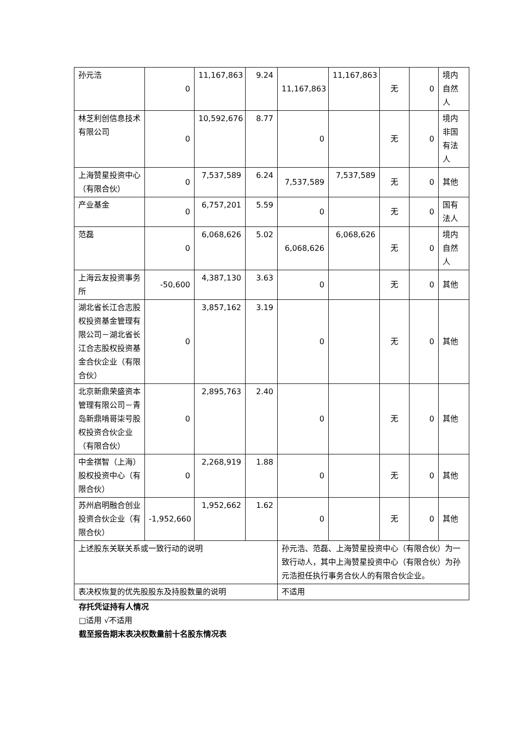| 孙元浩 | 0 | 11,167,863 | 9.24 | 11,167,863 | 11,167,863 | 无 | 0 | 境内自然人 |
| 林芝利创信息技术有限公司 | 0 | 10,592,676 | 8.77 | 0 | | 无 | 0 | 境内非国有法人 |
| 上海赞星投资中心（有限合伙） | 0 | 7,537,589 | 6.24 | 7,537,589 | 7,537,589 | 无 | 0 | 其他 |
| 产业基金 | 0 | 6,757,201 | 5.59 | 0 | | 无 | 0 | 国有法人 |
| 范磊 | 0 | 6,068,626 | 5.02 | 6,068,626 | 6,068,626 | 无 | 0 | 境内自然人 |
| 上海云友投资事务所 | -50,600 | 4,387,130 | 3.63 | 0 | | 无 | 0 | 其他 |
| 湖北省长江合志股权投资基金管理有限公司－湖北省长江合志股权投资基金合伙企业（有限合伙） | 0 | 3,857,162 | 3.19 | 0 | | 无 | 0 | 其他 |
| 北京新鼎荣盛资本管理有限公司－青岛新鼎啃哥柒号股权投资合伙企业（有限合伙） | 0 | 2,895,763 | 2.40 | 0 | | 无 | 0 | 其他 |
| 中金祺智（上海）股权投资中心（有限合伙） | 0 | 2,268,919 | 1.88 | 0 | | 无 | 0 | 其他 |
| 苏州启明融合创业投资合伙企业（有限合伙） | -1,952,660 | 1,952,662 | 1.62 | 0 | | 无 | 0 | 其他 |
| 上述股东关联关系或一致行动的说明 | | | | 孙元浩、范磊、上海赞星投资中心（有限合伙）为一致行动人，其中上海赞星投资中心（有限合伙）为孙元浩担任执行事务合伙人的有限合伙企业。 | | | | |
| 表决权恢复的优先股股东及持股数量的说明 | | | | 不适用 | | | | |
存托凭证持有人情况
□适用 √不适用
截至报告期末表决权数量前十名股东情况表